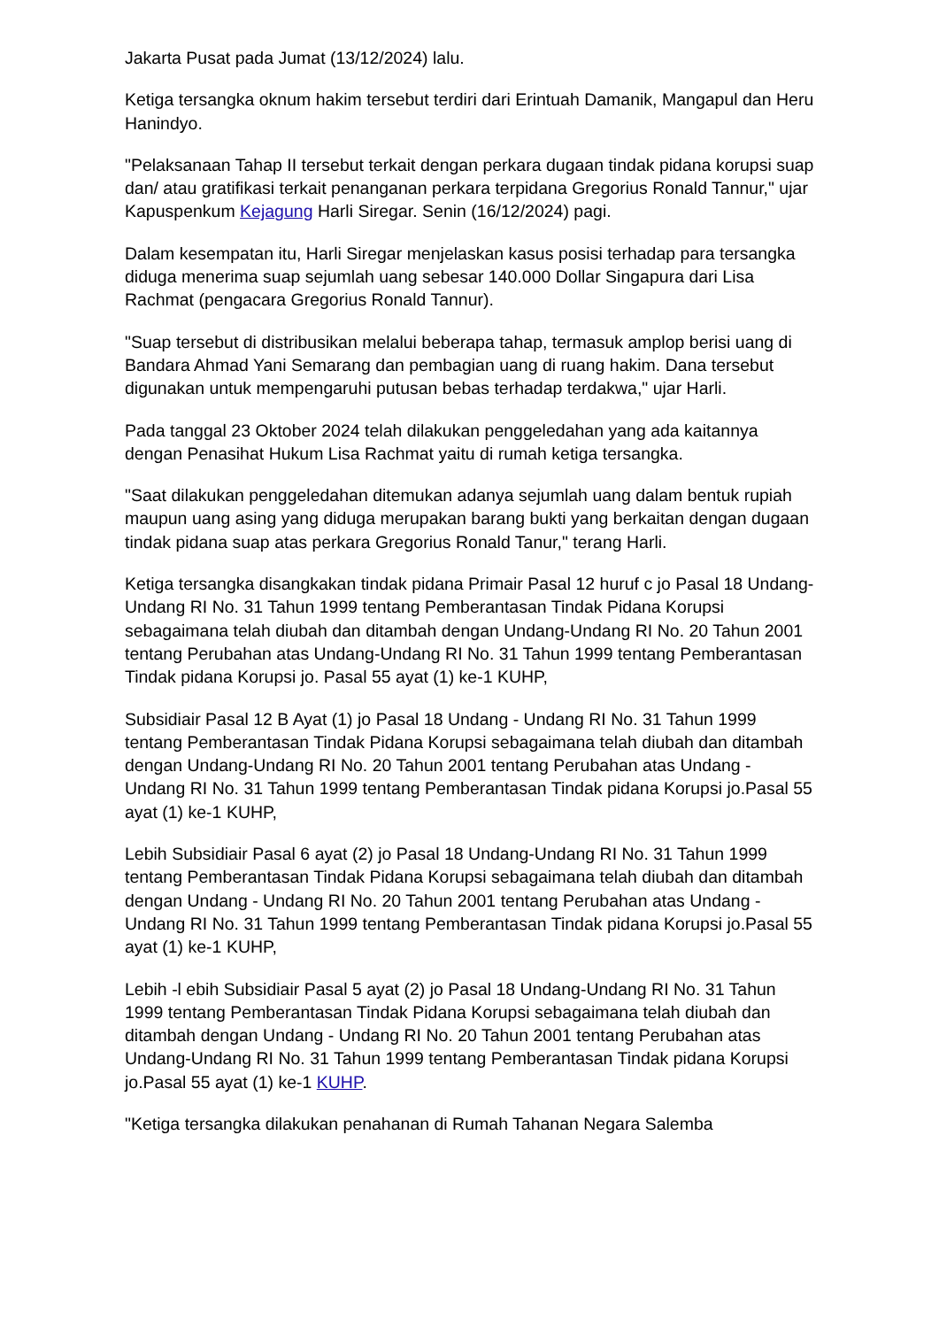Jakarta Pusat pada Jumat (13/12/2024) lalu.
Ketiga tersangka oknum hakim tersebut terdiri dari Erintuah Damanik, Mangapul dan Heru Hanindyo.
"Pelaksanaan Tahap II tersebut terkait dengan perkara dugaan tindak pidana korupsi suap dan/ atau gratifikasi terkait penanganan perkara terpidana Gregorius Ronald Tannur," ujar Kapuspenkum Kejagung Harli Siregar. Senin (16/12/2024) pagi.
Dalam kesempatan itu, Harli Siregar menjelaskan kasus posisi terhadap para tersangka diduga menerima suap sejumlah uang sebesar 140.000 Dollar Singapura dari Lisa Rachmat (pengacara Gregorius Ronald Tannur).
"Suap tersebut di distribusikan melalui beberapa tahap, termasuk amplop berisi uang di Bandara Ahmad Yani Semarang dan pembagian uang di ruang hakim. Dana tersebut digunakan untuk mempengaruhi putusan bebas terhadap terdakwa," ujar Harli.
Pada tanggal 23 Oktober 2024 telah dilakukan penggeledahan yang ada kaitannya dengan Penasihat Hukum Lisa Rachmat yaitu di rumah ketiga tersangka.
"Saat dilakukan penggeledahan ditemukan adanya sejumlah uang dalam bentuk rupiah maupun uang asing yang diduga merupakan barang bukti yang berkaitan dengan dugaan tindak pidana suap atas perkara Gregorius Ronald Tanur," terang Harli.
Ketiga tersangka disangkakan tindak pidana Primair Pasal 12 huruf c jo Pasal 18 Undang-Undang RI No. 31 Tahun 1999 tentang Pemberantasan Tindak Pidana Korupsi sebagaimana telah diubah dan ditambah dengan Undang-Undang RI No. 20 Tahun 2001 tentang Perubahan atas Undang-Undang RI No. 31 Tahun 1999 tentang Pemberantasan Tindak pidana Korupsi jo. Pasal 55 ayat (1) ke-1 KUHP,
Subsidiair Pasal 12 B Ayat (1) jo Pasal 18 Undang - Undang RI No. 31 Tahun 1999 tentang Pemberantasan Tindak Pidana Korupsi sebagaimana telah diubah dan ditambah dengan Undang-Undang RI No. 20 Tahun 2001 tentang Perubahan atas Undang - Undang RI No. 31 Tahun 1999 tentang Pemberantasan Tindak pidana Korupsi jo.Pasal 55 ayat (1) ke-1 KUHP,
Lebih Subsidiair Pasal 6 ayat (2) jo Pasal 18 Undang-Undang RI No. 31 Tahun 1999 tentang Pemberantasan Tindak Pidana Korupsi sebagaimana telah diubah dan ditambah dengan Undang - Undang RI No. 20 Tahun 2001 tentang Perubahan atas Undang - Undang RI No. 31 Tahun 1999 tentang Pemberantasan Tindak pidana Korupsi jo.Pasal 55 ayat (1) ke-1 KUHP,
Lebih -l ebih Subsidiair Pasal 5 ayat (2) jo Pasal 18 Undang-Undang RI No. 31 Tahun 1999 tentang Pemberantasan Tindak Pidana Korupsi sebagaimana telah diubah dan ditambah dengan Undang - Undang RI No. 20 Tahun 2001 tentang Perubahan atas Undang-Undang RI No. 31 Tahun 1999 tentang Pemberantasan Tindak pidana Korupsi jo.Pasal 55 ayat (1) ke-1 KUHP.
"Ketiga tersangka dilakukan penahanan di Rumah Tahanan Negara Salemba